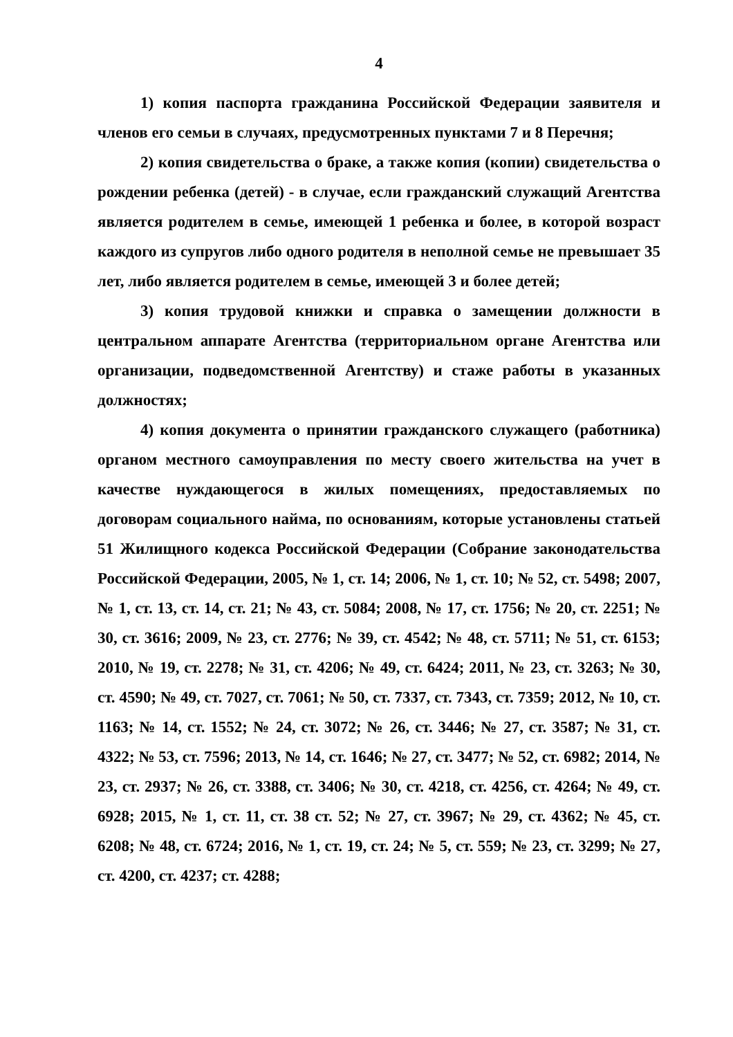4
1) копия паспорта гражданина Российской Федерации заявителя и членов его семьи в случаях, предусмотренных пунктами 7 и 8 Перечня;
2) копия свидетельства о браке, а также копия (копии) свидетельства о рождении ребенка (детей) - в случае, если гражданский служащий Агентства является родителем в семье, имеющей 1 ребенка и более, в которой возраст каждого из супругов либо одного родителя в неполной семье не превышает 35 лет, либо является родителем в семье, имеющей 3 и более детей;
3) копия трудовой книжки и справка о замещении должности в центральном аппарате Агентства (территориальном органе Агентства или организации, подведомственной Агентству) и стаже работы в указанных должностях;
4) копия документа о принятии гражданского служащего (работника) органом местного самоуправления по месту своего жительства на учет в качестве нуждающегося в жилых помещениях, предоставляемых по договорам социального найма, по основаниям, которые установлены статьей 51 Жилищного кодекса Российской Федерации (Собрание законодательства Российской Федерации, 2005, № 1, ст. 14; 2006, № 1, ст. 10; № 52, ст. 5498; 2007, № 1, ст. 13, ст. 14, ст. 21; № 43, ст. 5084; 2008, № 17, ст. 1756; № 20, ст. 2251; № 30, ст. 3616; 2009, № 23, ст. 2776; № 39, ст. 4542; № 48, ст. 5711; № 51, ст. 6153; 2010, № 19, ст. 2278; № 31, ст. 4206; № 49, ст. 6424; 2011, № 23, ст. 3263; № 30, ст. 4590; № 49, ст. 7027, ст. 7061; № 50, ст. 7337, ст. 7343, ст. 7359; 2012, № 10, ст. 1163; № 14, ст. 1552; № 24, ст. 3072; № 26, ст. 3446; № 27, ст. 3587; № 31, ст. 4322; № 53, ст. 7596; 2013, № 14, ст. 1646; № 27, ст. 3477; № 52, ст. 6982; 2014, № 23, ст. 2937; № 26, ст. 3388, ст. 3406; № 30, ст. 4218, ст. 4256, ст. 4264; № 49, ст. 6928; 2015, № 1, ст. 11, ст. 38 ст. 52; № 27, ст. 3967; № 29, ст. 4362; № 45, ст. 6208; № 48, ст. 6724; 2016, № 1, ст. 19, ст. 24; № 5, ст. 559; № 23, ст. 3299; № 27, ст. 4200, ст. 4237; ст. 4288;